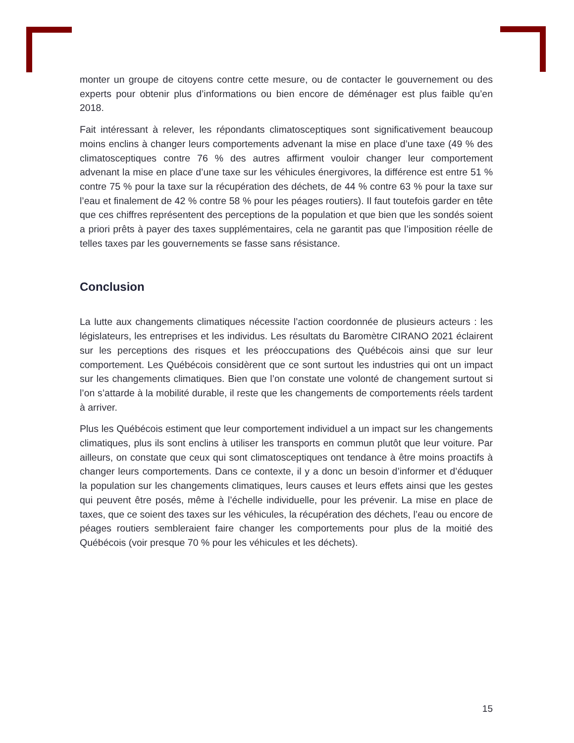monter un groupe de citoyens contre cette mesure, ou de contacter le gouvernement ou des experts pour obtenir plus d’informations ou bien encore de déménager est plus faible qu’en 2018.
Fait intéressant à relever, les répondants climatosceptiques sont significativement beaucoup moins enclins à changer leurs comportements advenant la mise en place d’une taxe (49 % des climatosceptiques contre 76 % des autres affirment vouloir changer leur comportement advenant la mise en place d’une taxe sur les véhicules énergivores, la différence est entre 51 % contre 75 % pour la taxe sur la récupération des déchets, de 44 % contre 63 % pour la taxe sur l’eau et finalement de 42 % contre 58 % pour les péages routiers). Il faut toutefois garder en tête que ces chiffres représentent des perceptions de la population et que bien que les sondés soient a priori prêts à payer des taxes supplémentaires, cela ne garantit pas que l’imposition réelle de telles taxes par les gouvernements se fasse sans résistance.
Conclusion
La lutte aux changements climatiques nécessite l’action coordonnée de plusieurs acteurs : les législateurs, les entreprises et les individus. Les résultats du Baromètre CIRANO 2021 éclairent sur les perceptions des risques et les préoccupations des Québécois ainsi que sur leur comportement. Les Québécois considèrent que ce sont surtout les industries qui ont un impact sur les changements climatiques. Bien que l’on constate une volonté de changement surtout si l’on s’attarde à la mobilité durable, il reste que les changements de comportements réels tardent à arriver.
Plus les Québécois estiment que leur comportement individuel a un impact sur les changements climatiques, plus ils sont enclins à utiliser les transports en commun plutôt que leur voiture. Par ailleurs, on constate que ceux qui sont climatosceptiques ont tendance à être moins proactifs à changer leurs comportements. Dans ce contexte, il y a donc un besoin d’informer et d’éduquer la population sur les changements climatiques, leurs causes et leurs effets ainsi que les gestes qui peuvent être posés, même à l’échelle individuelle, pour les prévenir. La mise en place de taxes, que ce soient des taxes sur les véhicules, la récupération des déchets, l’eau ou encore de péages routiers sembleraient faire changer les comportements pour plus de la moitié des Québécois (voir presque 70 % pour les véhicules et les déchets).
15